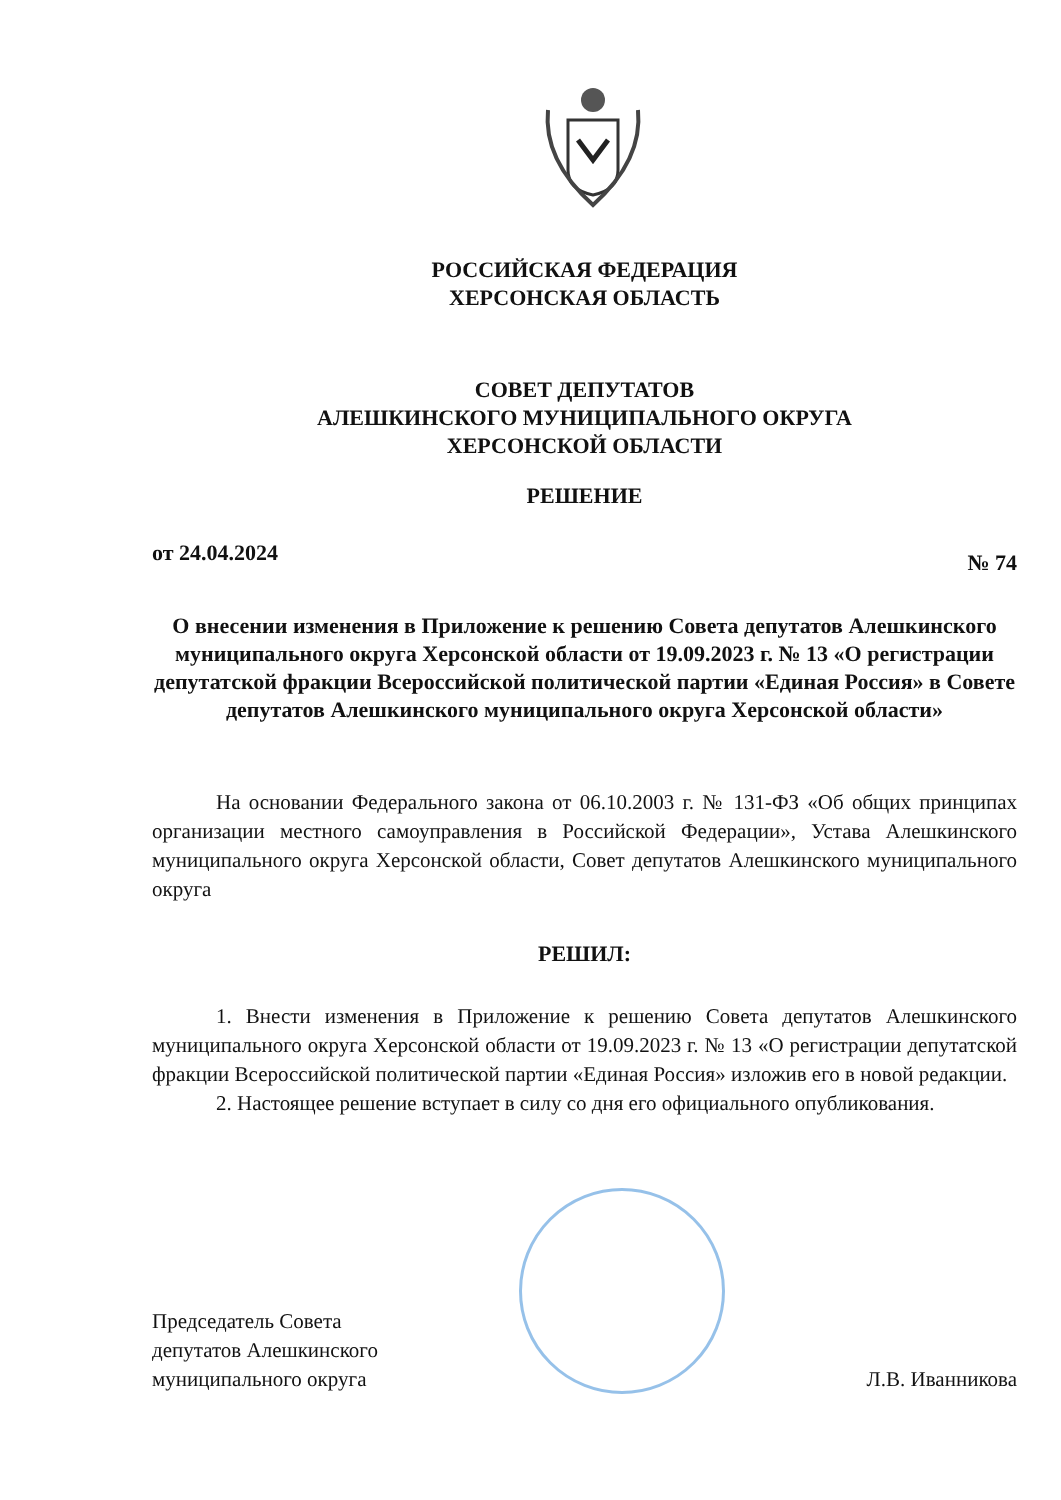РОССИЙСКАЯ ФЕДЕРАЦИЯ
ХЕРСОНСКАЯ ОБЛАСТЬ
СОВЕТ ДЕПУТАТОВ
АЛЕШКИНСКОГО МУНИЦИПАЛЬНОГО ОКРУГА
ХЕРСОНСКОЙ ОБЛАСТИ
РЕШЕНИЕ
от 24.04.2024 № 74
О внесении изменения в Приложение к решению Совета депутатов Алешкинского муниципального округа Херсонской области от 19.09.2023 г. № 13 «О регистрации депутатской фракции Всероссийской политической партии «Единая Россия» в Совете депутатов Алешкинского муниципального округа Херсонской области»
На основании Федерального закона от 06.10.2003 г. № 131-ФЗ «Об общих принципах организации местного самоуправления в Российской Федерации», Устава Алешкинского муниципального округа Херсонской области, Совет депутатов Алешкинского муниципального округа
РЕШИЛ:
1. Внести изменения в Приложение к решению Совета депутатов Алешкинского муниципального округа Херсонской области от 19.09.2023 г. № 13 «О регистрации депутатской фракции Всероссийской политической партии «Единая Россия» изложив его в новой редакции.
2. Настоящее решение вступает в силу со дня его официального опубликования.
Председатель Совета
депутатов Алешкинского
муниципального округа
Л.В. Иванникова